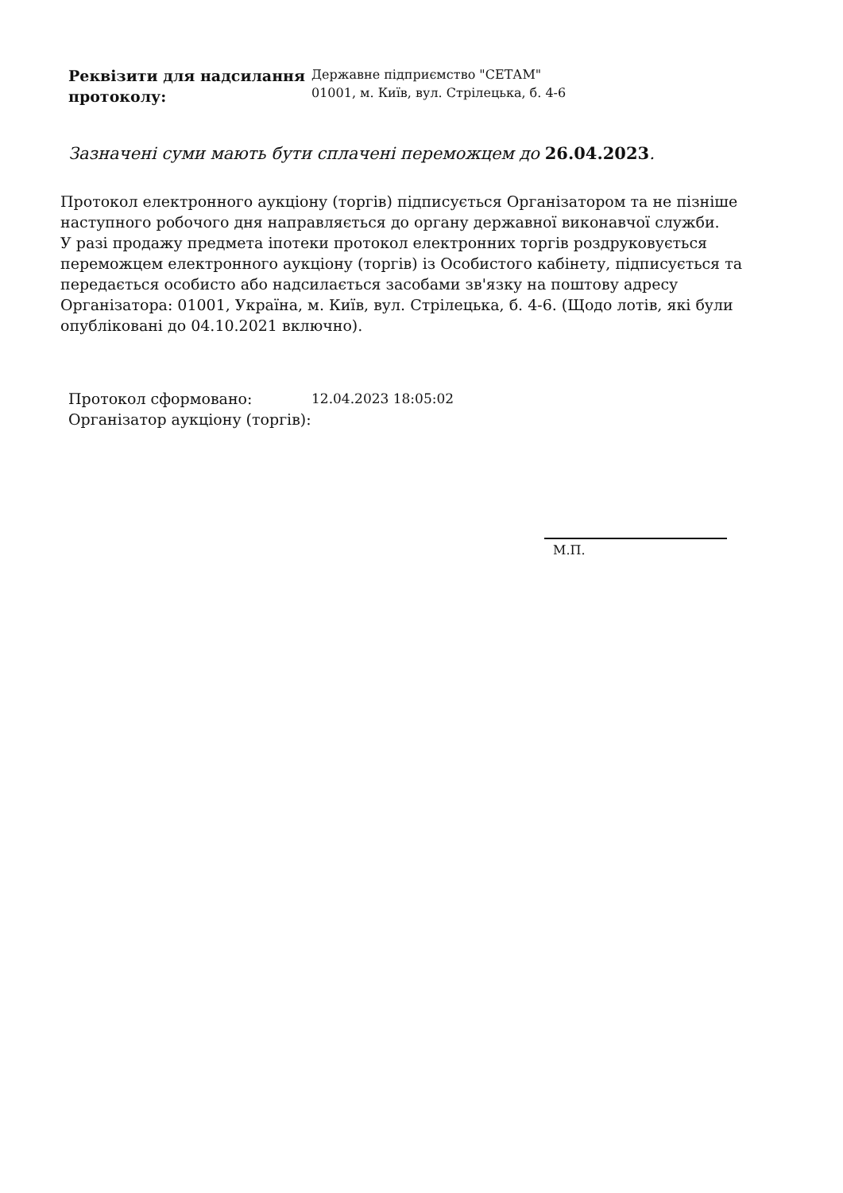Реквізити для надсилання протоколу:
Державне підприємство "СЕТАМ"
01001, м. Київ, вул. Стрілецька, б. 4-6
Зазначені суми мають бути сплачені переможцем до 26.04.2023.
Протокол електронного аукціону (торгів) підписується Організатором та не пізніше наступного робочого дня направляється до органу державної виконавчої служби.
У разі продажу предмета іпотеки протокол електронних торгів роздруковується переможцем електронного аукціону (торгів) із Особистого кабінету, підписується та передається особисто або надсилається засобами зв'язку на поштову адресу Організатора: 01001, Україна, м. Київ, вул. Стрілецька, б. 4-6. (Щодо лотів, які були опубліковані до 04.10.2021 включно).
Протокол сформовано: 12.04.2023 18:05:02
Організатор аукціону (торгів):
М.П.